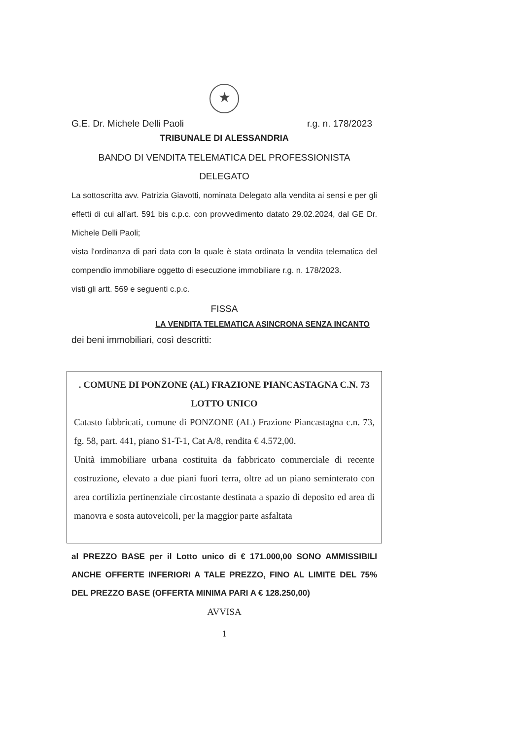★
G.E. Dr. Michele Delli Paoli r.g. n. 178/2023
TRIBUNALE DI ALESSANDRIA
BANDO DI VENDITA TELEMATICA DEL PROFESSIONISTA
DELEGATO
La sottoscritta avv. Patrizia Giavotti, nominata Delegato alla vendita ai sensi e per gli effetti di cui all'art. 591 bis c.p.c. con provvedimento datato 29.02.2024, dal GE Dr. Michele Delli Paoli;
vista l'ordinanza di pari data con la quale è stata ordinata la vendita telematica del compendio immobiliare oggetto di esecuzione immobiliare r.g. n. 178/2023.
visti gli artt. 569 e seguenti c.p.c.
FISSA
LA VENDITA TELEMATICA ASINCRONA SENZA INCANTO
dei beni immobiliari, così descritti:
. COMUNE DI PONZONE (AL) FRAZIONE PIANCASTAGNA C.N. 73
LOTTO UNICO
Catasto fabbricati, comune di PONZONE (AL) Frazione Piancastagna c.n. 73, fg. 58, part. 441, piano S1-T-1, Cat A/8, rendita € 4.572,00.
Unità immobiliare urbana costituita da fabbricato commerciale di recente costruzione, elevato a due piani fuori terra, oltre ad un piano seminterato con area cortilizia pertinenziale circostante destinata a spazio di deposito ed area di manovra e sosta autoveicoli, per la maggior parte asfaltata
al PREZZO BASE per il Lotto unico di € 171.000,00 SONO AMMISSIBILI ANCHE OFFERTE INFERIORI A TALE PREZZO, FINO AL LIMITE DEL 75% DEL PREZZO BASE (OFFERTA MINIMA PARI A € 128.250,00)
AVVISA
1